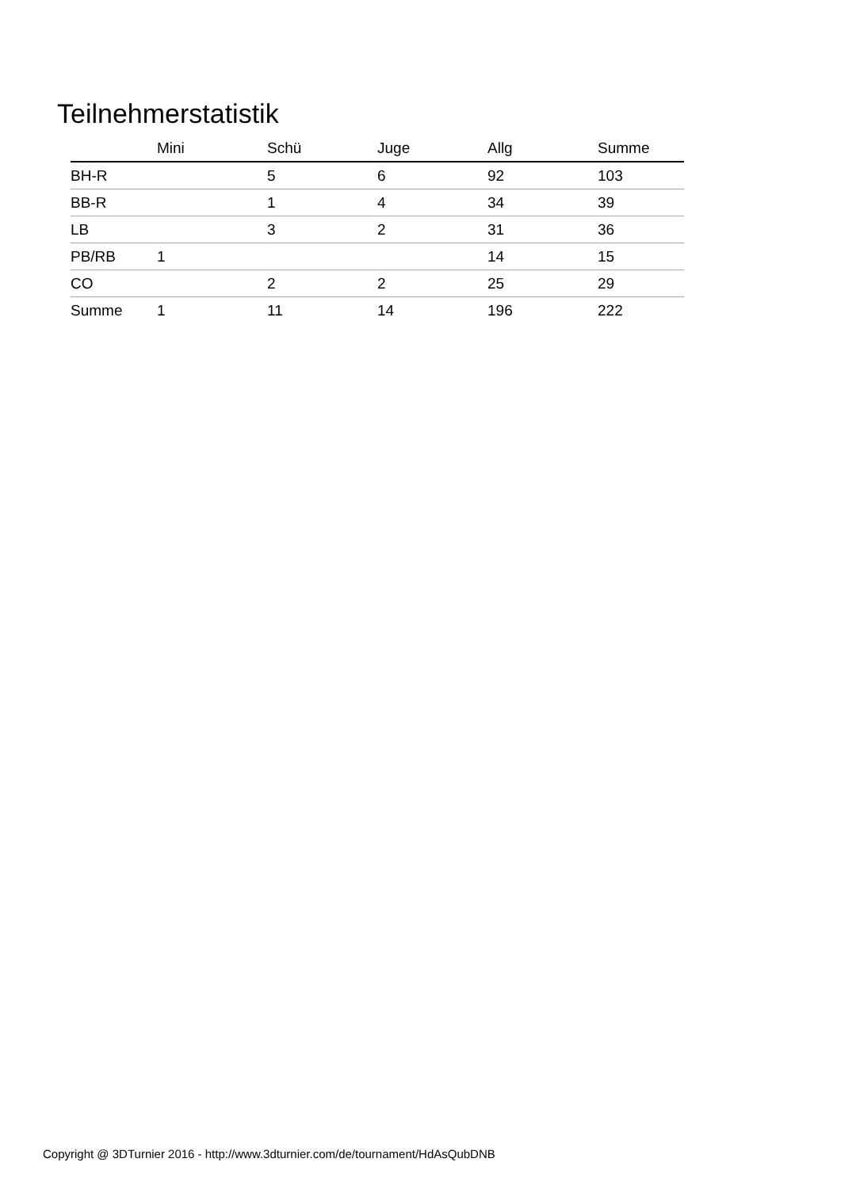Teilnehmerstatistik
| | Mini | Schü | Juge | Allg | Summe |
| --- | --- | --- | --- | --- | --- |
| BH-R | | 5 | 6 | 92 | 103 |
| BB-R | | 1 | 4 | 34 | 39 |
| LB | | 3 | 2 | 31 | 36 |
| PB/RB | 1 | | | 14 | 15 |
| CO | | 2 | 2 | 25 | 29 |
| Summe | 1 | 11 | 14 | 196 | 222 |
Copyright @ 3DTurnier 2016 - http://www.3dturnier.com/de/tournament/HdAsQubDNB